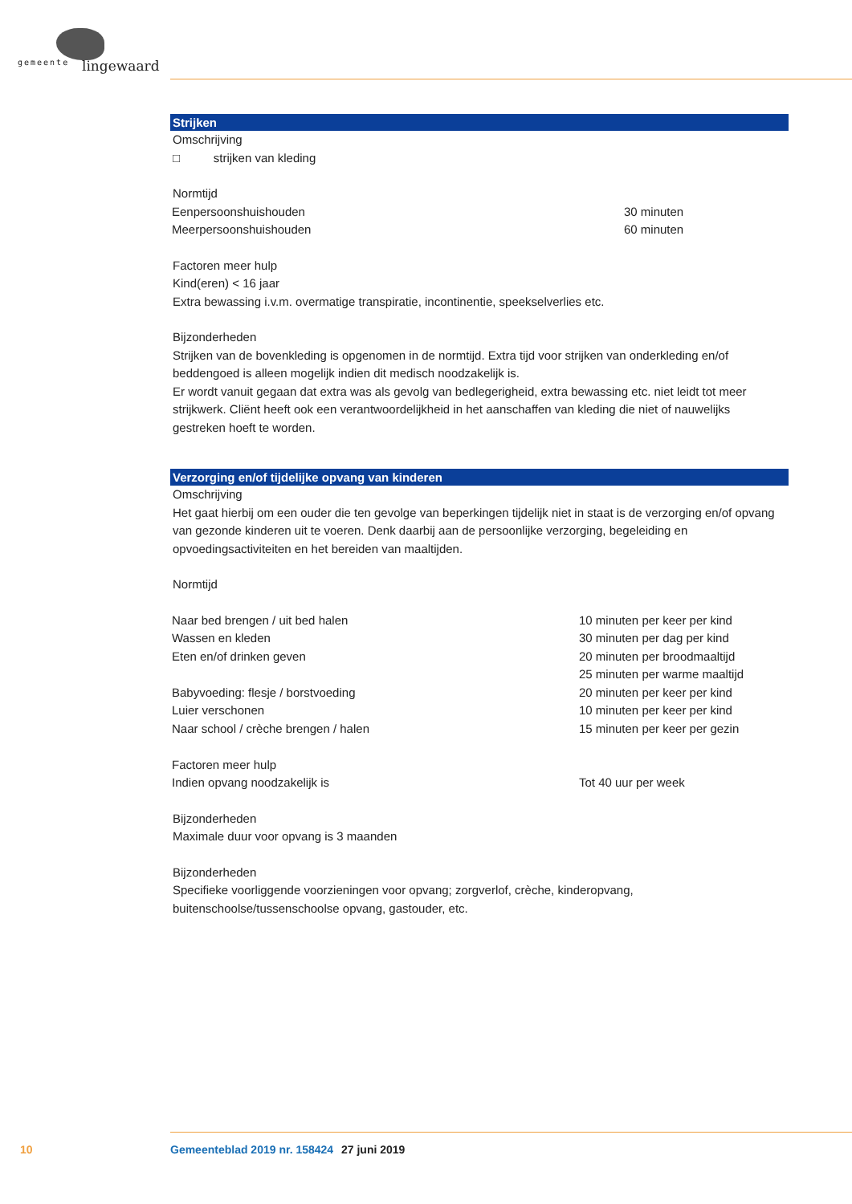gemeente lingewaard
Strijken
Omschrijving
□ strijken van kleding
Normtijd
| Eenpersoonshuishouden | 30 minuten |
| Meerpersoonshuishouden | 60 minuten |
Factoren meer hulp
Kind(eren) < 16 jaar
Extra bewassing i.v.m. overmatige transpiratie, incontinentie, speekselverlies etc.
Bijzonderheden
Strijken van de bovenkleding is opgenomen in de normtijd. Extra tijd voor strijken van onderkleding en/of beddengoed is alleen mogelijk indien dit medisch noodzakelijk is.
Er wordt vanuit gegaan dat extra was als gevolg van bedlegerigheid, extra bewassing etc. niet leidt tot meer strijkwerk. Cliënt heeft ook een verantwoordelijkheid in het aanschaffen van kleding die niet of nauwelijks gestreken hoeft te worden.
Verzorging en/of tijdelijke opvang van kinderen
Omschrijving
Het gaat hierbij om een ouder die ten gevolge van beperkingen tijdelijk niet in staat is de verzorging en/of opvang van gezonde kinderen uit te voeren. Denk daarbij aan de persoonlijke verzorging, begeleiding en opvoedingsactiviteiten en het bereiden van maaltijden.
Normtijd
| Naar bed brengen / uit bed halen | 10 minuten per keer per kind |
| Wassen en kleden | 30 minuten per dag per kind |
| Eten en/of drinken geven | 20 minuten per broodmaaltijd |
| | 25 minuten per warme maaltijd |
| Babyvoeding: flesje / borstvoeding | 20 minuten per keer per kind |
| Luier verschonen | 10 minuten per keer per kind |
| Naar school / crèche brengen / halen | 15 minuten per keer per gezin |
| Factoren meer hulp | |
| Indien opvang noodzakelijk is | Tot 40 uur per week |
Bijzonderheden
Maximale duur voor opvang is 3 maanden
Bijzonderheden
Specifieke voorliggende voorzieningen voor opvang; zorgverlof, crèche, kinderopvang, buitenschoolse/tussenschoolse opvang, gastouder, etc.
10 Gemeenteblad 2019 nr. 158424 27 juni 2019